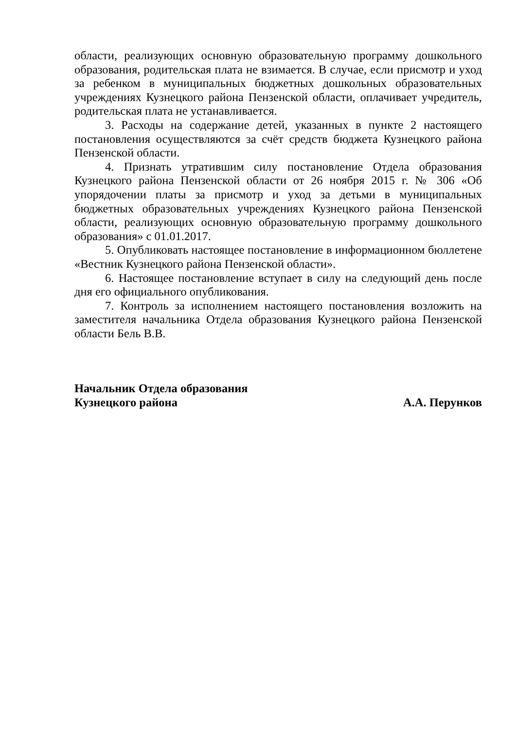области, реализующих основную образовательную программу дошкольного образования, родительская плата не взимается. В случае, если присмотр и уход за ребенком в муниципальных бюджетных дошкольных образовательных учреждениях Кузнецкого района Пензенской области, оплачивает учредитель, родительская плата не устанавливается.
3. Расходы на содержание детей, указанных в пункте 2 настоящего постановления осуществляются за счёт средств бюджета Кузнецкого района Пензенской области.
4. Признать утратившим силу постановление Отдела образования Кузнецкого района Пензенской области от 26 ноября 2015 г. № 306 «Об упорядочении платы за присмотр и уход за детьми в муниципальных бюджетных образовательных учреждениях Кузнецкого района Пензенской области, реализующих основную образовательную программу дошкольного образования» с 01.01.2017.
5. Опубликовать настоящее постановление в информационном бюллетене «Вестник Кузнецкого района Пензенской области».
6. Настоящее постановление вступает в силу на следующий день после дня его официального опубликования.
7. Контроль за исполнением настоящего постановления возложить на заместителя начальника Отдела образования Кузнецкого района Пензенской области Бель В.В.
Начальник Отдела образования
Кузнецкого района А.А. Перунков